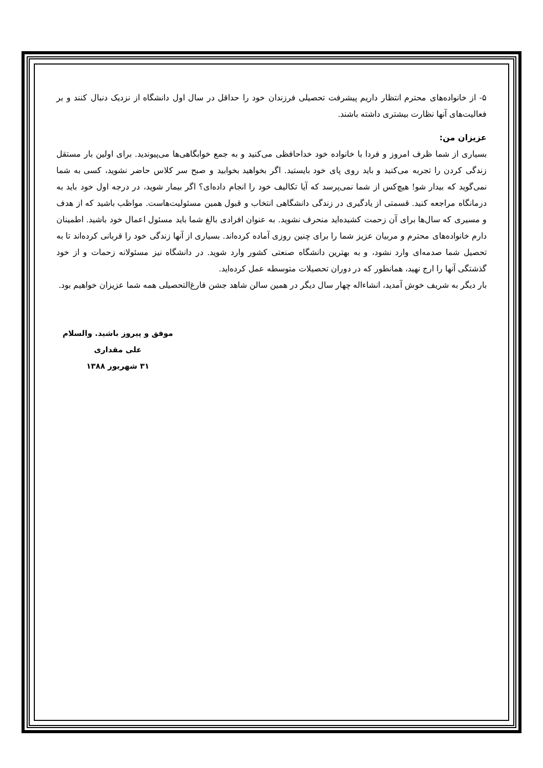۵- از خانواده‌های محترم انتظار داریم پیشرفت تحصیلی فرزندان خود را حداقل در سال اول دانشگاه از نزدیک دنبال کنند و بر فعالیت‌های آنها نظارت بیشتری داشته باشند.
عزیزان من:
بسیاری از شما ظرف امروز و فردا با خانواده خود خداحافظی می‌کنید و به جمع خوابگاهی‌ها می‌پیوندید. برای اولین بار مستقل زندگی کردن را تجربه می‌کنید و باید روی پای خود بایستید. اگر بخواهید بخوابید و صبح سر کلاس حاضر نشوید، کسی به شما نمی‌گوید که بیدار شو! هیچ‌کس از شما نمی‌پرسد که آیا تکالیف خود را انجام داده‌ای؟ اگر بیمار شوید، در درجه اول خود باید به درمانگاه مراجعه کنید. قسمتی از یادگیری در زندگی دانشگاهی انتخاب و قبول همین مسئولیت‌هاست. مواظب باشید که از هدف و مسیری که سال‌ها برای آن زحمت کشیده‌اید منحرف نشوید. به عنوان افرادی بالغ شما باید مسئول اعمال خود باشید. اطمینان دارم خانواده‌های محترم و مربیان عزیز شما را برای چنین روزی آماده کرده‌اند. بسیاری از آنها زندگی خود را قربانی کرده‌اند تا به تحصیل شما صدمه‌ای وارد نشود، و به بهترین دانشگاه صنعتی کشور وارد شوید. در دانشگاه نیز مسئولانه زحمات و از خود گذشتگی آنها را ارج نهید، همانطور که در دوران تحصیلات متوسطه عمل کرده‌اید.
بار دیگر به شریف خوش آمدید، انشاءاله چهار سال دیگر در همین سالن شاهد جشن فارغ‌التحصیلی همه شما عزیزان خواهیم بود.
موفق و پیروز باشید. والسلام
علی مقداری
۳۱ شهریور ۱۳۸۸